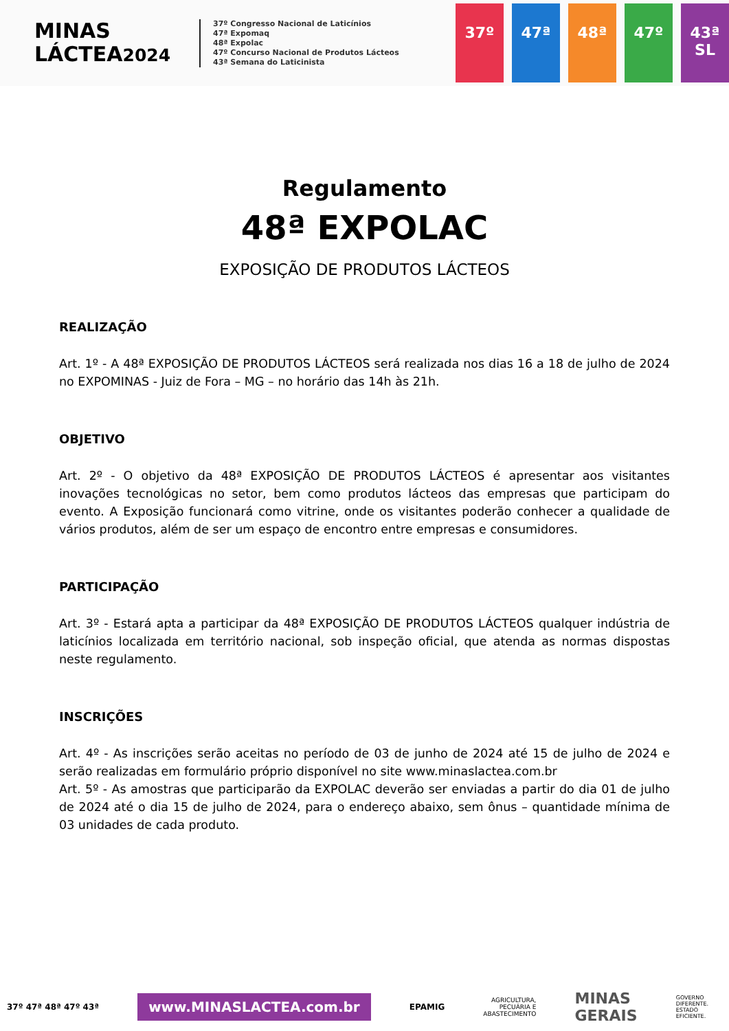MINAS
LÁCTEA2024
37º Congresso Nacional de Laticínios
47ª Expomaq
48ª Expolac
47º Concurso Nacional de Produtos Lácteos
43ª Semana do Laticinista
37º 47ª 48ª 47º 43ª SL
Regulamento
48ª EXPOLAC
EXPOSIÇÃO DE PRODUTOS LÁCTEOS
REALIZAÇÃO
Art. 1º - A 48ª EXPOSIÇÃO DE PRODUTOS LÁCTEOS será realizada nos dias 16 a 18 de julho de 2024 no EXPOMINAS - Juiz de Fora – MG – no horário das 14h às 21h.
OBJETIVO
Art. 2º - O objetivo da 48ª EXPOSIÇÃO DE PRODUTOS LÁCTEOS é apresentar aos visitantes inovações tecnológicas no setor, bem como produtos lácteos das empresas que participam do evento. A Exposição funcionará como vitrine, onde os visitantes poderão conhecer a qualidade de vários produtos, além de ser um espaço de encontro entre empresas e consumidores.
PARTICIPAÇÃO
Art. 3º - Estará apta a participar da 48ª EXPOSIÇÃO DE PRODUTOS LÁCTEOS qualquer indústria de laticínios localizada em território nacional, sob inspeção oficial, que atenda as normas dispostas neste regulamento.
INSCRIÇÕES
Art. 4º - As inscrições serão aceitas no período de 03 de junho de 2024 até 15 de julho de 2024 e serão realizadas em formulário próprio disponível no site www.minaslactea.com.br
Art. 5º - As amostras que participarão da EXPOLAC deverão ser enviadas a partir do dia 01 de julho de 2024 até o dia 15 de julho de 2024, para o endereço abaixo, sem ônus – quantidade mínima de 03 unidades de cada produto.
37º 47ª 48ª 47º 43ª
www.MINASLACTEA.com.br
EPAMIG
AGRICULTURA,
PECUÁRIA E
ABASTECIMENTO
MINAS
GERAIS
GOVERNO
DIFERENTE.
ESTADO
EFICIENTE.